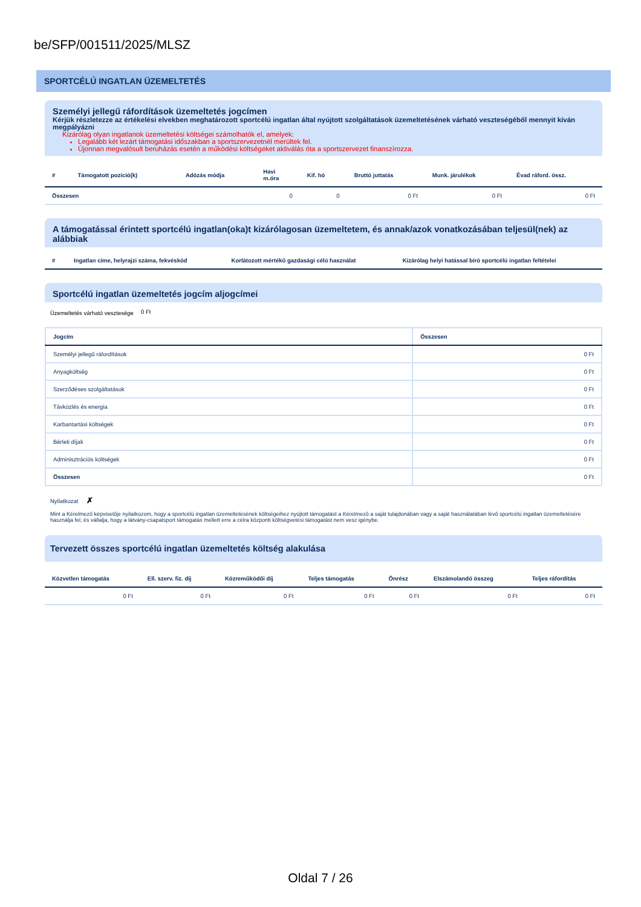be/SFP/001511/2025/MLSZ
SPORTCÉLÚ INGATLAN ÜZEMELTETÉS
Személyi jellegű ráfordítások üzemeltetés jogcímen
Kérjük részletezze az értékelési elvekben meghatározott sportcélú ingatlan által nyújtott szolgáltatások üzemeltetésének várható veszteségéből mennyit kíván megpályázni
Kizárólag olyan ingatlanok üzemeltetési költségei számolhatók el, amelyek:
Legalább két lezárt támogatási időszakban a sportszervezetnél merültek fel.
Újonnan megvalósult beruházás esetén a működési költségeket aktiválás óta a sportszervezet finanszírozza.
| # | Támogatott pozíció(k) | Adózás módja | Havi m.óra | Kif. hó | Bruttó juttatás | Munk. járulékok | Évad ráford. össz. |
| --- | --- | --- | --- | --- | --- | --- | --- |
| Összesen | | | 0 | 0 | 0 Ft | 0 Ft | 0 Ft |
A támogatással érintett sportcélú ingatlan(oka)t kizárólagosan üzemeltetem, és annak/azok vonatkozásában teljesül(nek) az alábbiak
| # | Ingatlan címe, helyrajzi száma, fekvéskód | Korlátozott mértékű gazdasági célú használat | Kizárólag helyi hatással bíró sportcélú ingatlan feltételei |
| --- | --- | --- | --- |
Sportcélú ingatlan üzemeltetés jogcím aljogcímei
Üzemeltetés várható vesztesége
0 Ft
| Jogcím | Összesen |
| --- | --- |
| Személyi jellegű ráfordítások | 0 Ft |
| Anyagköltség | 0 Ft |
| Szerződéses szolgáltatások | 0 Ft |
| Távközlés és energia | 0 Ft |
| Karbantartási költségek | 0 Ft |
| Bérleti díjak | 0 Ft |
| Adminisztrációs költségek | 0 Ft |
| Összesen | 0 Ft |
Nyilatkozat ✗
Mint a Kérelmező képviselője nyilatkozom, hogy a sportcélú ingatlan üzemeltetésének költségeihez nyújtott támogatást a Kérelmező a saját tulajdonában vagy a saját használatában lévő sportcélú ingatlan üzemeltetésére használja fel, és vállalja, hogy a látvány-csapatsport támogatás mellett erre a célra központi költségvetési támogatást nem vesz igénybe.
Tervezett összes sportcélú ingatlan üzemeltetés költség alakulása
| Közvetlen támogatás | Ell. szerv. fiz. díj | Közreműködői díj | Teljes támogatás | Önrész | Elszámolandó összeg | Teljes ráfordítás |
| --- | --- | --- | --- | --- | --- | --- |
| 0 Ft | 0 Ft | 0 Ft | 0 Ft | 0 Ft | 0 Ft | 0 Ft |
Oldal 7 / 26